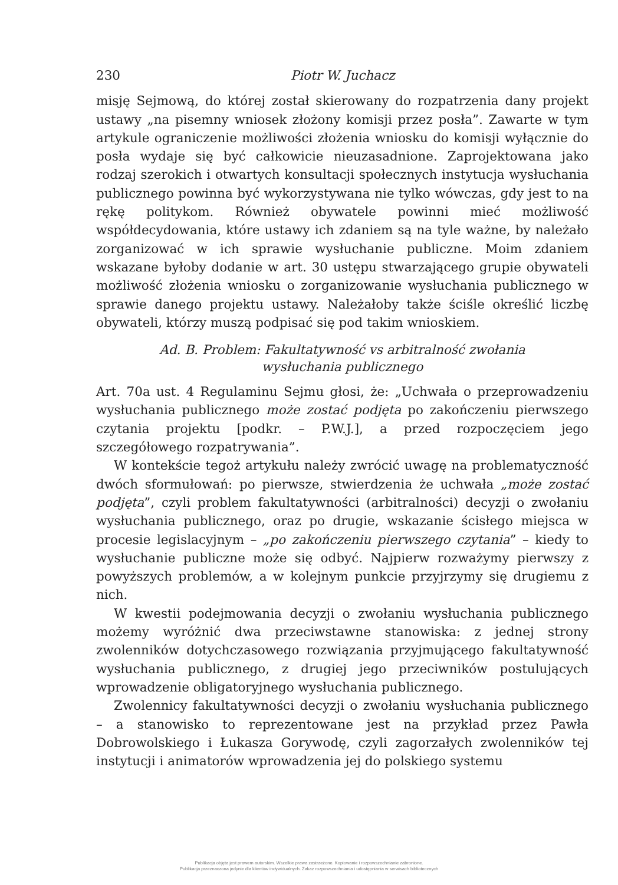230 Piotr W. Juchacz
misję Sejmową, do której został skierowany do rozpatrzenia dany projekt ustawy „na pisemny wniosek złożony komisji przez posła”. Zawarte w tym artykule ograniczenie możliwości złożenia wniosku do komisji wyłącznie do posła wydaje się być całkowicie nieuzasadnione. Zaprojektowana jako rodzaj szerokich i otwartych konsultacji społecznych instytucja wysłuchania publicznego powinna być wykorzystywana nie tylko wówczas, gdy jest to na rękę politykom. Również obywatele powinni mieć możliwość współdecydowania, które ustawy ich zdaniem są na tyle ważne, by należało zorganizować w ich sprawie wysłuchanie publiczne. Moim zdaniem wskazane byłoby dodanie w art. 30 ustępu stwarzającego grupie obywateli możliwość złożenia wniosku o zorganizowanie wysłuchania publicznego w sprawie danego projektu ustawy. Należałoby także ściśle określić liczbę obywateli, którzy muszą podpisać się pod takim wnioskiem.
Ad. B. Problem: Fakultatywność vs arbitralność zwołania wysłuchania publicznego
Art. 70a ust. 4 Regulaminu Sejmu głosi, że: „Uchwała o przeprowadzeniu wysłuchania publicznego może zostać podjęta po zakończeniu pierwszego czytania projektu [podkr. – P.W.J.], a przed rozpoczęciem jego szczegółowego rozpatrywania”.
W kontekście tegoż artykułu należy zwrócić uwagę na problematyczność dwóch sformułowań: po pierwsze, stwierdzenia że uchwała „może zostać podjęta”, czyli problem fakultatywności (arbitralności) decyzji o zwołaniu wysłuchania publicznego, oraz po drugie, wskazanie ścisłego miejsca w procesie legislacyjnym – „po zakończeniu pierwszego czytania” – kiedy to wysłuchanie publiczne może się odbyć. Najpierw rozważymy pierwszy z powyższych problemów, a w kolejnym punkcie przyjrzymy się drugiemu z nich.
W kwestii podejmowania decyzji o zwołaniu wysłuchania publicznego możemy wyróżnić dwa przeciwstawne stanowiska: z jednej strony zwolenników dotychczasowego rozwiązania przyjmującego fakultatywność wysłuchania publicznego, z drugiej jego przeciwników postulujących wprowadzenie obligatoryjnego wysłuchania publicznego.
Zwolennicy fakultatywności decyzji o zwołaniu wysłuchania publicznego – a stanowisko to reprezentowane jest na przykład przez Pawła Dobrowolskiego i Łukasza Gorywodę, czyli zagorzałych zwolenników tej instytucji i animatorów wprowadzenia jej do polskiego systemu
Publikacja objęta jest prawem autorskim. Wszelkie prawa zastrzeżone. Kopiowanie i rozpowszechnianie zabronione.
Publikacja przeznaczona jedynie dla klientów indywidualnych. Zakaz rozpowszechniania i udostępniania w serwisach bibliotecznych